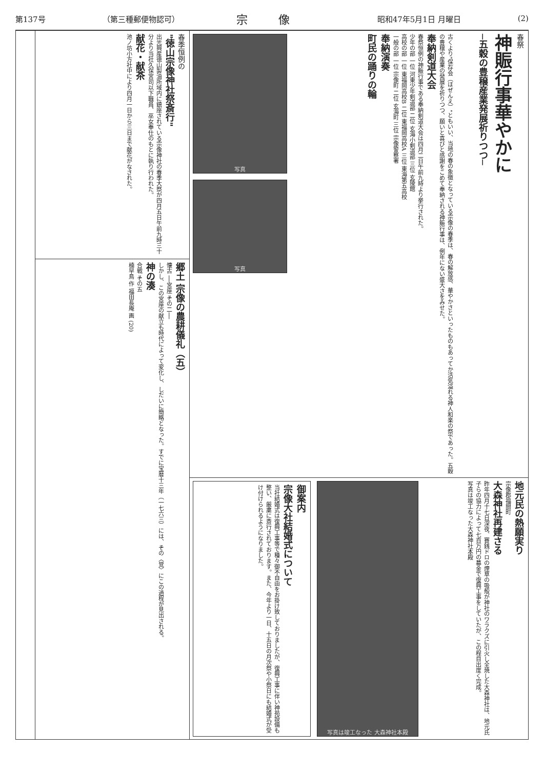第137号 （第三種郵便物認可） 宗像 昭和47年5月1日 月曜日 (2)
春祭
神賑行事華やかに
─五穀の豊穣産業発展祈りつつ─
古くより"保存会（ほぜんえ）"ともいい、当地の春の象徴となっている宗像の春季は、春の解放感、華やかさといったものもあってか活気溢れる神人和楽の祭であった。五穀の豊穣や産業の発展を祈りつつ、願いと喜びと感謝をこめて奉納される神賑行事は、例年にない盛大さをみせた。
奉納剣道大会
春祭恒例の神賑行事である奉納剣道大会は四月二日午前九時より挙行された。
少年の部 一位 河東少年剣道部 二位 玄海小剣道部 三位 玄陵館
高校の部 一位 東福岡高校B 二位 東福岡高校A 三位 東海第五高校
一般の部 一位 宗像町 二位 玄海町 三位 宗像警察署
奉納演奏
町民の踊りの輪
写真
写真
地元民の熱願実り
宗像郡福間町
大森神社再建さる
昨年四月十七日深夜、賽銭ドロの煙草の吸殻が神社のワラクズに引火し全焼した大森神社は、地元氏子らの協力によって七百万円の募金で復興工事をしていたが、この程目出度く完成。
写真は竣工なった大森神社本殿
写真は竣工なった 大森神社本殿
御案内
宗像大社結婚式について
当社結婚式は復興工事等で種々御不自由をお掛け致しておりましたが、復興工事に伴い神苑設備も整い、厳粛に斎行されております。また、今年より一日、十五日の月次祭や小祭日にも結婚式が受け付けられるようになりました。
春季恒例の
"徳山宗像神社祭斎行"
出光興産徳山製油所域内に鎮座されている宗像神社の春季大祭が四月五日午前九時三十分より当社久保宮司以下職員、巫女奉仕のもとに執り行われた。
献花・献茶
池ノ坊小方社中により四月一日から三日まで献花がなされた。
郷土 宗像の農耕儀礼（五）
懐古 ──宮座 その二──
しかし、この宮座の献立も時代によって変化し、しだいに簡略となった。すでに宝暦十三年（一七六三）には、その〈覚〉にこの過程が見出される。
神の湊
合戦 その五
楠早鳥 作 福田長庵 画 (20)